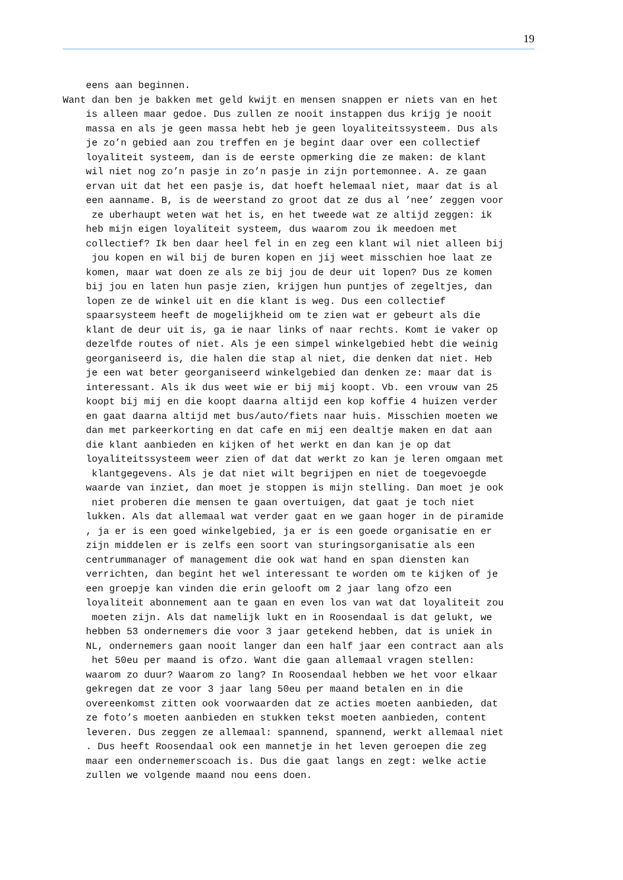19
eens aan beginnen. Want dan ben je bakken met geld kwijt en mensen snappen er niets van en het is alleen maar gedoe. Dus zullen ze nooit instappen dus krijg je nooit massa en als je geen massa hebt heb je geen loyaliteitssysteem. Dus als je zo’n gebied aan zou treffen en je begint daar over een collectief loyaliteit systeem, dan is de eerste opmerking die ze maken: de klant wil niet nog zo’n pasje in zo’n pasje in zijn portemonnee. A. ze gaan ervan uit dat het een pasje is, dat hoeft helemaal niet, maar dat is al een aanname. B, is de weerstand zo groot dat ze dus al ’nee’ zeggen voor ze uberhaupt weten wat het is, en het tweede wat ze altijd zeggen: ik heb mijn eigen loyaliteit systeem, dus waarom zou ik meedoen met collectief? Ik ben daar heel fel in en zeg een klant wil niet alleen bij jou kopen en wil bij de buren kopen en jij weet misschien hoe laat ze komen, maar wat doen ze als ze bij jou de deur uit lopen? Dus ze komen bij jou en laten hun pasje zien, krijgen hun puntjes of zegeltjes, dan lopen ze de winkel uit en die klant is weg. Dus een collectief spaarsysteem heeft de mogelijkheid om te zien wat er gebeurt als die klant de deur uit is, ga ie naar links of naar rechts. Komt ie vaker op dezelfde routes of niet. Als je een simpel winkelgebied hebt die weinig georganiseerd is, die halen die stap al niet, die denken dat niet. Heb je een wat beter georganiseerd winkelgebied dan denken ze: maar dat is interessant. Als ik dus weet wie er bij mij koopt. Vb. een vrouw van 25 koopt bij mij en die koopt daarna altijd een kop koffie 4 huizen verder en gaat daarna altijd met bus/auto/fiets naar huis. Misschien moeten we dan met parkeerkorting en dat cafe en mij een dealtje maken en dat aan die klant aanbieden en kijken of het werkt en dan kan je op dat loyaliteitssysteem weer zien of dat dat werkt zo kan je leren omgaan met klantgegevens. Als je dat niet wilt begrijpen en niet de toegevoegde waarde van inziet, dan moet je stoppen is mijn stelling. Dan moet je ook niet proberen die mensen te gaan overtuigen, dat gaat je toch niet lukken. Als dat allemaal wat verder gaat en we gaan hoger in de piramide , ja er is een goed winkelgebied, ja er is een goede organisatie en er zijn middelen er is zelfs een soort van sturingsorganisatie als een centrummanager of management die ook wat hand en span diensten kan verrichten, dan begint het wel interessant te worden om te kijken of je een groepje kan vinden die erin gelooft om 2 jaar lang ofzo een loyaliteit abonnement aan te gaan en even los van wat dat loyaliteit zou moeten zijn. Als dat namelijk lukt en in Roosendaal is dat gelukt, we hebben 53 ondernemers die voor 3 jaar getekend hebben, dat is uniek in NL, ondernemers gaan nooit langer dan een half jaar een contract aan als het 50eu per maand is ofzo. Want die gaan allemaal vragen stellen: waarom zo duur? Waarom zo lang? In Roosendaal hebben we het voor elkaar gekregen dat ze voor 3 jaar lang 50eu per maand betalen en in die overeenkomst zitten ook voorwaarden dat ze acties moeten aanbieden, dat ze foto’s moeten aanbieden en stukken tekst moeten aanbieden, content leveren. Dus zeggen ze allemaal: spannend, spannend, werkt allemaal niet . Dus heeft Roosendaal ook een mannetje in het leven geroepen die zeg maar een ondernemerscoach is. Dus die gaat langs en zegt: welke actie zullen we volgende maand nou eens doen.